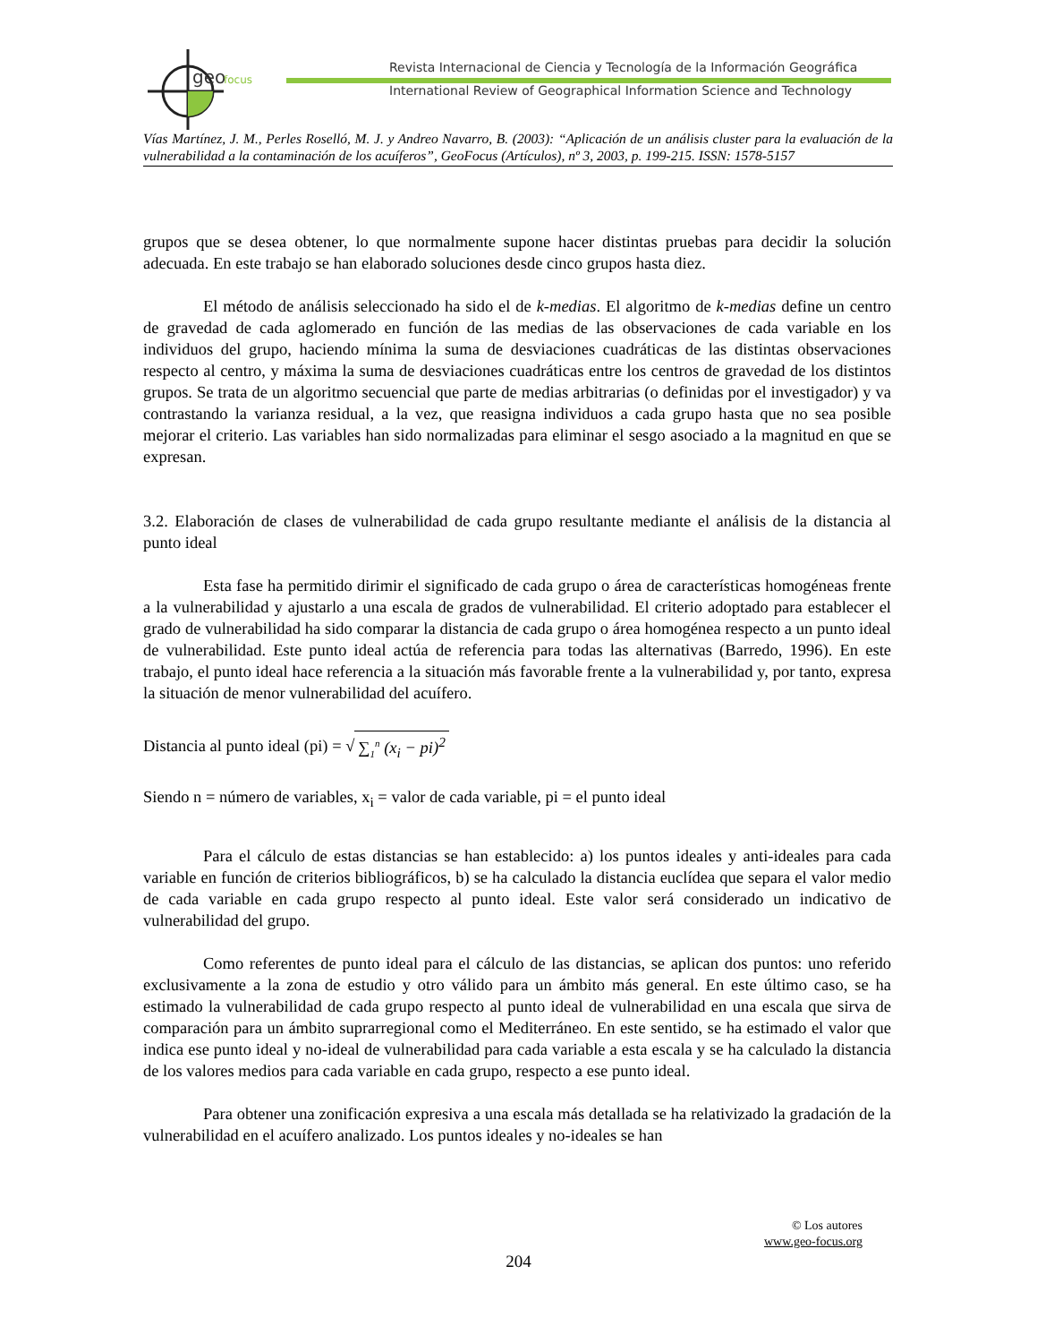geo
focus
Revista Internacional de Ciencia y Tecnología de la Información Geográfica
International Review of Geographical Information Science and Technology
Vías Martínez, J. M., Perles Roselló, M. J. y Andreo Navarro, B. (2003): “Aplicación de un análisis cluster para la evaluación de la vulnerabilidad a la contaminación de los acuíferos”, GeoFocus (Artículos), nº 3, 2003, p. 199-215. ISSN: 1578-5157
grupos que se desea obtener, lo que normalmente supone hacer distintas pruebas para decidir la solución adecuada. En este trabajo se han elaborado soluciones desde cinco grupos hasta diez.
El método de análisis seleccionado ha sido el de k-medias. El algoritmo de k-medias define un centro de gravedad de cada aglomerado en función de las medias de las observaciones de cada variable en los individuos del grupo, haciendo mínima la suma de desviaciones cuadráticas de las distintas observaciones respecto al centro, y máxima la suma de desviaciones cuadráticas entre los centros de gravedad de los distintos grupos. Se trata de un algoritmo secuencial que parte de medias arbitrarias (o definidas por el investigador) y va contrastando la varianza residual, a la vez, que reasigna individuos a cada grupo hasta que no sea posible mejorar el criterio. Las variables han sido normalizadas para eliminar el sesgo asociado a la magnitud en que se expresan.
3.2. Elaboración de clases de vulnerabilidad de cada grupo resultante mediante el análisis de la distancia al punto ideal
Esta fase ha permitido dirimir el significado de cada grupo o área de características homogéneas frente a la vulnerabilidad y ajustarlo a una escala de grados de vulnerabilidad. El criterio adoptado para establecer el grado de vulnerabilidad ha sido comparar la distancia de cada grupo o área homogénea respecto a un punto ideal de vulnerabilidad. Este punto ideal actúa de referencia para todas las alternativas (Barredo, 1996). En este trabajo, el punto ideal hace referencia a la situación más favorable frente a la vulnerabilidad y, por tanto, expresa la situación de menor vulnerabilidad del acuífero.
Distancia al punto ideal (pi) = √ ∑<sub>1</sub><sup>n</sup> (x<sub>i</sub> − pi)<sup>2</sup>
Siendo n = número de variables, x<sub>i</sub> = valor de cada variable, pi = el punto ideal
Para el cálculo de estas distancias se han establecido: a) los puntos ideales y anti-ideales para cada variable en función de criterios bibliográficos, b) se ha calculado la distancia euclídea que separa el valor medio de cada variable en cada grupo respecto al punto ideal. Este valor será considerado un indicativo de vulnerabilidad del grupo.
Como referentes de punto ideal para el cálculo de las distancias, se aplican dos puntos: uno referido exclusivamente a la zona de estudio y otro válido para un ámbito más general. En este último caso, se ha estimado la vulnerabilidad de cada grupo respecto al punto ideal de vulnerabilidad en una escala que sirva de comparación para un ámbito suprarregional como el Mediterráneo. En este sentido, se ha estimado el valor que indica ese punto ideal y no-ideal de vulnerabilidad para cada variable a esta escala y se ha calculado la distancia de los valores medios para cada variable en cada grupo, respecto a ese punto ideal.
Para obtener una zonificación expresiva a una escala más detallada se ha relativizado la gradación de la vulnerabilidad en el acuífero analizado. Los puntos ideales y no-ideales se han
© Los autores
www.geo-focus.org
204